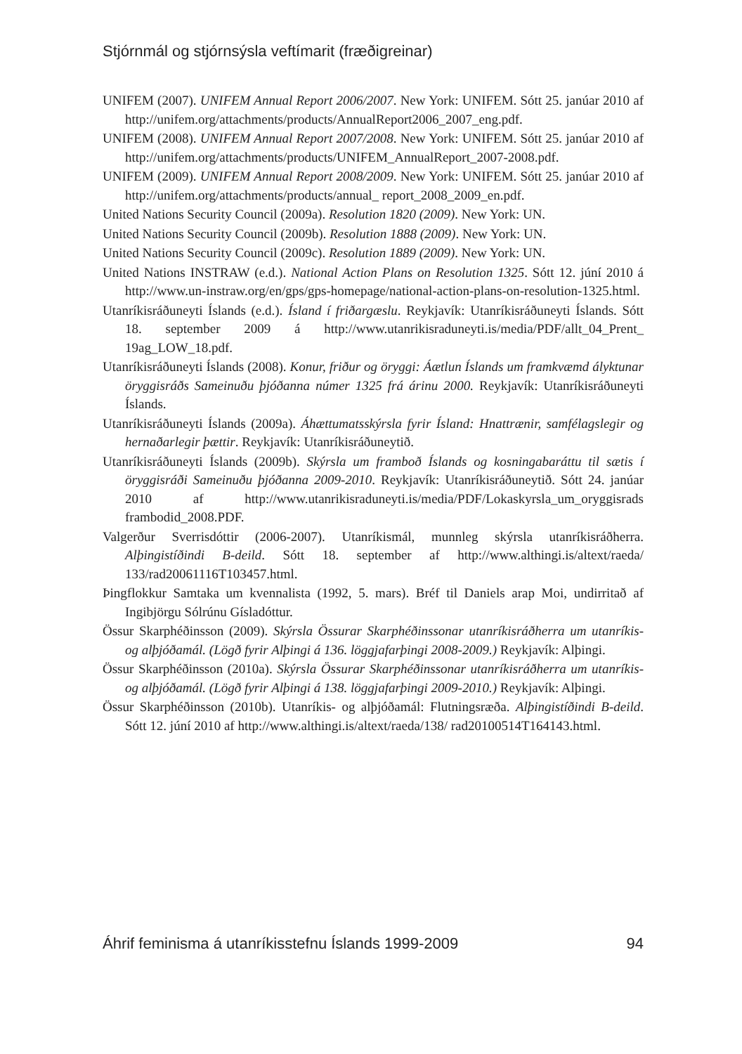Stjórnmál og stjórnsýsla veftímarit (fræðigreinar)
UNIFEM (2007). UNIFEM Annual Report 2006/2007. New York: UNIFEM. Sótt 25. janúar 2010 af http://unifem.org/attachments/products/AnnualReport2006_2007_eng.pdf.
UNIFEM (2008). UNIFEM Annual Report 2007/2008. New York: UNIFEM. Sótt 25. janúar 2010 af http://unifem.org/attachments/products/UNIFEM_AnnualReport_2007-2008.pdf.
UNIFEM (2009). UNIFEM Annual Report 2008/2009. New York: UNIFEM. Sótt 25. janúar 2010 af http://unifem.org/attachments/products/annual_ report_2008_2009_en.pdf.
United Nations Security Council (2009a). Resolution 1820 (2009). New York: UN.
United Nations Security Council (2009b). Resolution 1888 (2009). New York: UN.
United Nations Security Council (2009c). Resolution 1889 (2009). New York: UN.
United Nations INSTRAW (e.d.). National Action Plans on Resolution 1325. Sótt 12. júní 2010 á http://www.un-instraw.org/en/gps/gps-homepage/national-action-plans-on-resolution-1325.html.
Utanríkisráðuneyti Íslands (e.d.). Ísland í friðargæslu. Reykjavík: Utanríkisráðuneyti Íslands. Sótt 18. september 2009 á http://www.utanrikisraduneyti.is/media/PDF/allt_04_Prent_ 19ag_LOW_18.pdf.
Utanríkisráðuneyti Íslands (2008). Konur, friður og öryggi: Áætlun Íslands um framkvæmd ályktunar öryggisráðs Sameinuðu þjóðanna númer 1325 frá árinu 2000. Reykjavík: Utanríkisráðuneyti Íslands.
Utanríkisráðuneyti Íslands (2009a). Áhættumatsskýrsla fyrir Ísland: Hnattrænir, samfélagslegir og hernaðarlegir þættir. Reykjavík: Utanríkisráðuneytið.
Utanríkisráðuneyti Íslands (2009b). Skýrsla um framboð Íslands og kosningabaráttu til sætis í öryggisráði Sameinuðu þjóðanna 2009-2010. Reykjavík: Utanríkisráðuneytið. Sótt 24. janúar 2010 af http://www.utanrikisraduneyti.is/media/PDF/Lokaskyrsla_um_oryggisrads frambodid_2008.PDF.
Valgerður Sverrisdóttir (2006-2007). Utanríkismál, munnleg skýrsla utanríkisráðherra. Alþingistíðindi B-deild. Sótt 18. september af http://www.althingi.is/altext/raeda/ 133/rad20061116T103457.html.
Þingflokkur Samtaka um kvennalista (1992, 5. mars). Bréf til Daniels arap Moi, undirritað af Ingibjörgu Sólrúnu Gísladóttur.
Össur Skarphéðinsson (2009). Skýrsla Össurar Skarphéðinssonar utanríkisráðherra um utanríkis- og alþjóðamál. (Lögð fyrir Alþingi á 136. löggjafarþingi 2008-2009.) Reykjavík: Alþingi.
Össur Skarphéðinsson (2010a). Skýrsla Össurar Skarphéðinssonar utanríkisráðherra um utanríkis- og alþjóðamál. (Lögð fyrir Alþingi á 138. löggjafarþingi 2009-2010.) Reykjavík: Alþingi.
Össur Skarphéðinsson (2010b). Utanríkis- og alþjóðamál: Flutningsræða. Alþingistíðindi B-deild. Sótt 12. júní 2010 af http://www.althingi.is/altext/raeda/138/ rad20100514T164143.html.
Áhrif feminisma á utanríkisstefnu Íslands 1999-2009 94